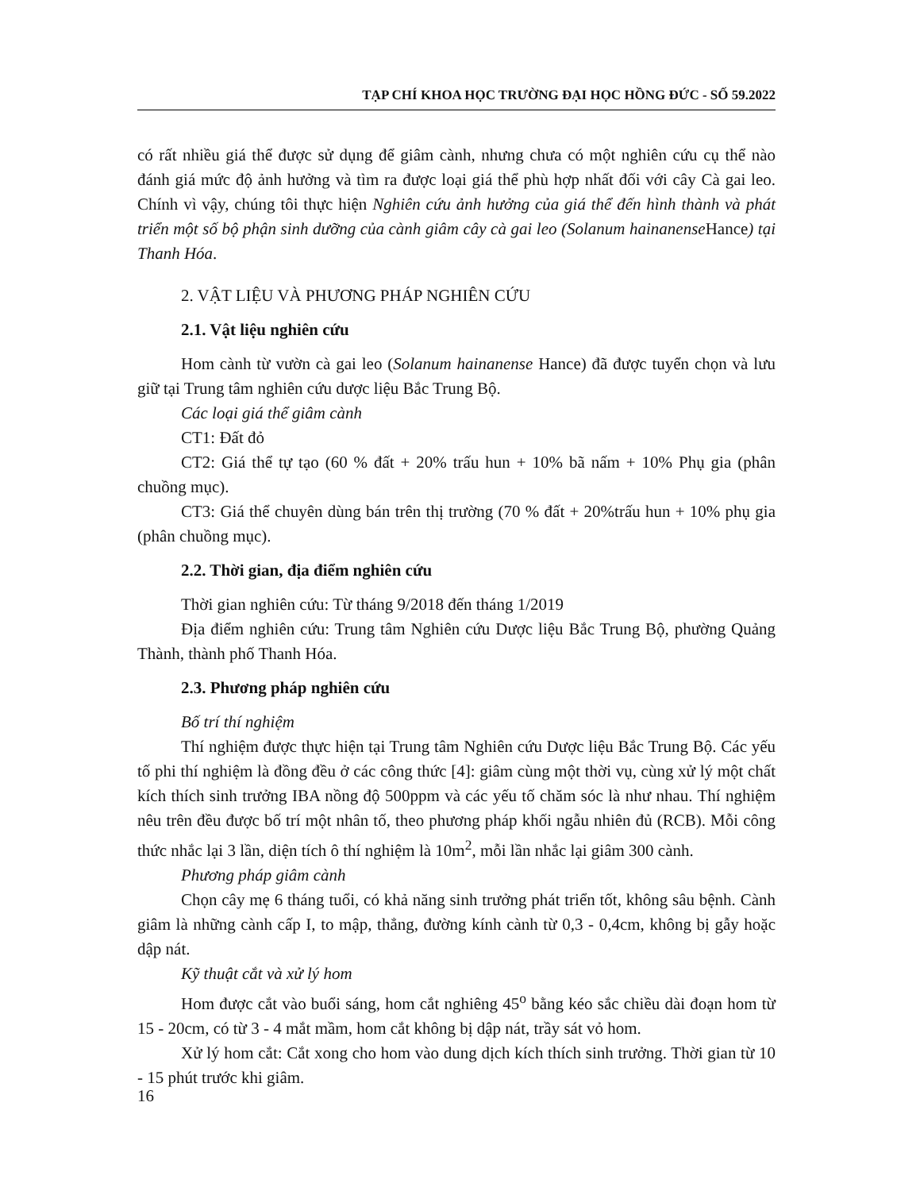TẠP CHÍ KHOA HỌC TRƯỜNG ĐẠI HỌC HỒNG ĐỨC - SỐ 59.2022
có rất nhiều giá thể được sử dụng để giâm cành, nhưng chưa có một nghiên cứu cụ thể nào đánh giá mức độ ảnh hưởng và tìm ra được loại giá thể phù hợp nhất đối với cây Cà gai leo. Chính vì vậy, chúng tôi thực hiện Nghiên cứu ảnh hưởng của giá thể đến hình thành và phát triển một số bộ phận sinh dưỡng của cành giâm cây cà gai leo (Solanum hainanense Hance) tại Thanh Hóa.
2. VẬT LIỆU VÀ PHƯƠNG PHÁP NGHIÊN CỨU
2.1. Vật liệu nghiên cứu
Hom cành từ vườn cà gai leo (Solanum hainanense Hance) đã được tuyển chọn và lưu giữ tại Trung tâm nghiên cứu dược liệu Bắc Trung Bộ.
Các loại giá thể giâm cành
CT1: Đất đỏ
CT2: Giá thể tự tạo (60 % đất + 20% trấu hun + 10% bã nấm + 10% Phụ gia (phân chuồng mục).
CT3: Giá thể chuyên dùng bán trên thị trường (70 % đất + 20%trấu hun + 10% phụ gia (phân chuồng mục).
2.2. Thời gian, địa điểm nghiên cứu
Thời gian nghiên cứu: Từ tháng 9/2018 đến tháng 1/2019
Địa điểm nghiên cứu: Trung tâm Nghiên cứu Dược liệu Bắc Trung Bộ, phường Quảng Thành, thành phố Thanh Hóa.
2.3. Phương pháp nghiên cứu
Bố trí thí nghiệm
Thí nghiệm được thực hiện tại Trung tâm Nghiên cứu Dược liệu Bắc Trung Bộ. Các yếu tố phi thí nghiệm là đồng đều ở các công thức [4]: giâm cùng một thời vụ, cùng xử lý một chất kích thích sinh trưởng IBA nồng độ 500ppm và các yếu tố chăm sóc là như nhau. Thí nghiệm nêu trên đều được bố trí một nhân tố, theo phương pháp khối ngẫu nhiên đủ (RCB). Mỗi công thức nhắc lại 3 lần, diện tích ô thí nghiệm là 10m<sup>2</sup>, mỗi lần nhắc lại giâm 300 cành.
Phương pháp giâm cành
Chọn cây mẹ 6 tháng tuổi, có khả năng sinh trưởng phát triển tốt, không sâu bệnh. Cành giâm là những cành cấp I, to mập, thẳng, đường kính cành từ 0,3 - 0,4cm, không bị gẫy hoặc dập nát.
Kỹ thuật cắt và xử lý hom
Hom được cắt vào buổi sáng, hom cắt nghiêng 45<sup>o</sup> bằng kéo sắc chiều dài đoạn hom từ 15 - 20cm, có từ 3 - 4 mắt mầm, hom cắt không bị dập nát, trầy sát vỏ hom.
Xử lý hom cắt: Cắt xong cho hom vào dung dịch kích thích sinh trưởng. Thời gian từ 10 - 15 phút trước khi giâm.
16